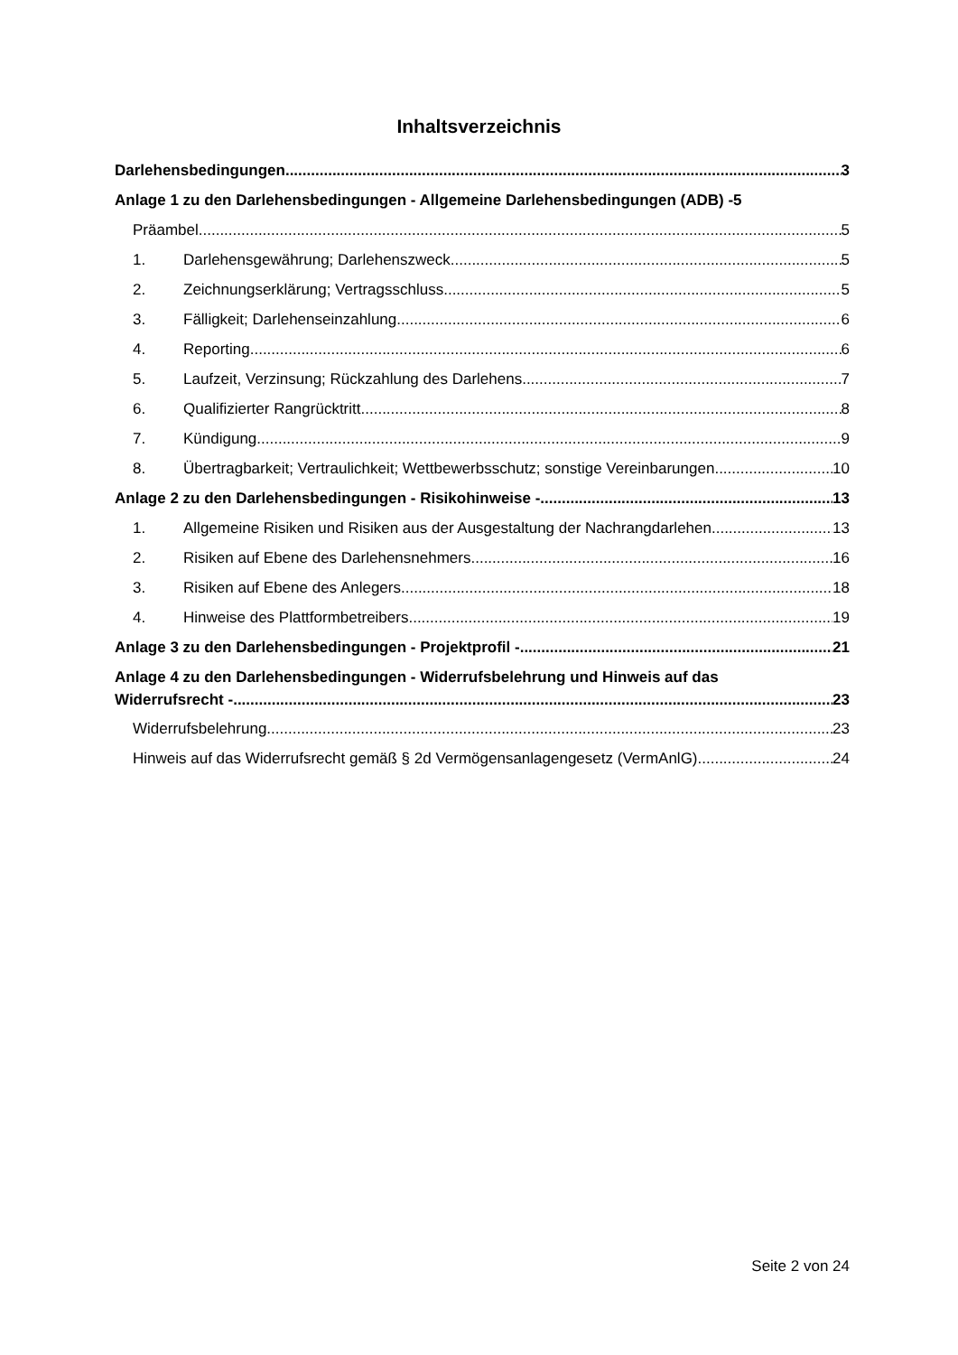Inhaltsverzeichnis
Darlehensbedingungen 3
Anlage 1 zu den Darlehensbedingungen - Allgemeine Darlehensbedingungen (ADB) - 5
Präambel 5
1. Darlehensgewährung; Darlehenszweck 5
2. Zeichnungserklärung; Vertragsschluss 5
3. Fälligkeit; Darlehenseinzahlung 6
4. Reporting 6
5. Laufzeit, Verzinsung; Rückzahlung des Darlehens 7
6. Qualifizierter Rangrücktritt 8
7. Kündigung 9
8. Übertragbarkeit; Vertraulichkeit; Wettbewerbsschutz; sonstige Vereinbarungen 10
Anlage 2 zu den Darlehensbedingungen - Risikohinweise - 13
1. Allgemeine Risiken und Risiken aus der Ausgestaltung der Nachrangdarlehen 13
2. Risiken auf Ebene des Darlehensnehmers 16
3. Risiken auf Ebene des Anlegers 18
4. Hinweise des Plattformbetreibers 19
Anlage 3 zu den Darlehensbedingungen - Projektprofil - 21
Anlage 4 zu den Darlehensbedingungen - Widerrufsbelehrung und Hinweis auf das
Widerrufsrecht - 23
Widerrufsbelehrung 23
Hinweis auf das Widerrufsrecht gemäß § 2d Vermögensanlagengesetz (VermAnlG) 24
Seite 2 von 24